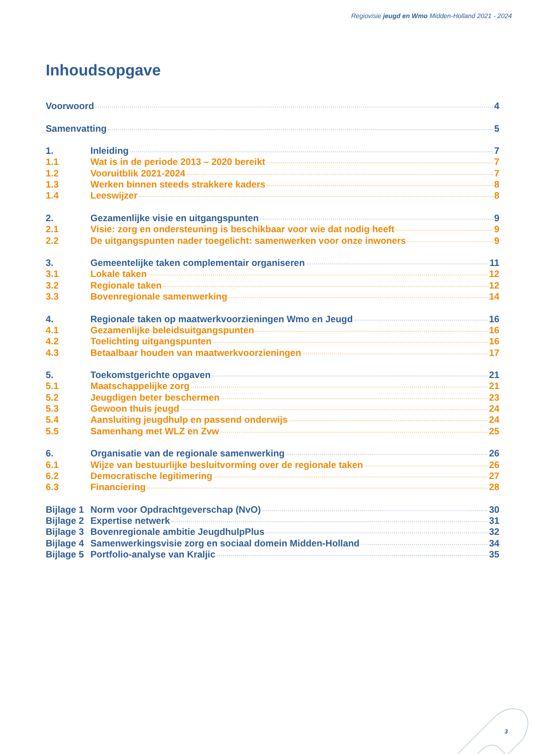Regiovisie jeugd en Wmo Midden-Holland 2021 - 2024
Inhoudsopgave
Voorwoord 4
Samenvatting 5
1. Inleiding 7
1.1 Wat is in de periode 2013 – 2020 bereikt 7
1.2 Vooruitblik 2021-2024 7
1.3 Werken binnen steeds strakkere kaders 8
1.4 Leeswijzer 8
2. Gezamenlijke visie en uitgangspunten 9
2.1 Visie: zorg en ondersteuning is beschikbaar voor wie dat nodig heeft 9
2.2 De uitgangspunten nader toegelicht: samenwerken voor onze inwoners 9
3. Gemeentelijke taken complementair organiseren 11
3.1 Lokale taken 12
3.2 Regionale taken 12
3.3 Bovenregionale samenwerking 14
4. Regionale taken op maatwerkvoorzieningen Wmo en Jeugd 16
4.1 Gezamenlijke beleidsuitgangspunten 16
4.2 Toelichting uitgangspunten 16
4.3 Betaalbaar houden van maatwerkvoorzieningen 17
5. Toekomstgerichte opgaven 21
5.1 Maatschappelijke zorg 21
5.2 Jeugdigen beter beschermen 23
5.3 Gewoon thuis jeugd 24
5.4 Aansluiting jeugdhulp en passend onderwijs 24
5.5 Samenhang met WLZ en Zvw 25
6. Organisatie van de regionale samenwerking 26
6.1 Wijze van bestuurlijke besluitvorming over de regionale taken 26
6.2 Democratische legitimering 27
6.3 Financiering 28
Bijlage 1 Norm voor Opdrachtgeverschap (NvO) 30
Bijlage 2 Expertise netwerk 31
Bijlage 3 Bovenregionale ambitie JeugdhulpPlus 32
Bijlage 4 Samenwerkingsvisie zorg en sociaal domein Midden-Holland 34
Bijlage 5 Portfolio-analyse van Kraljic 35
3